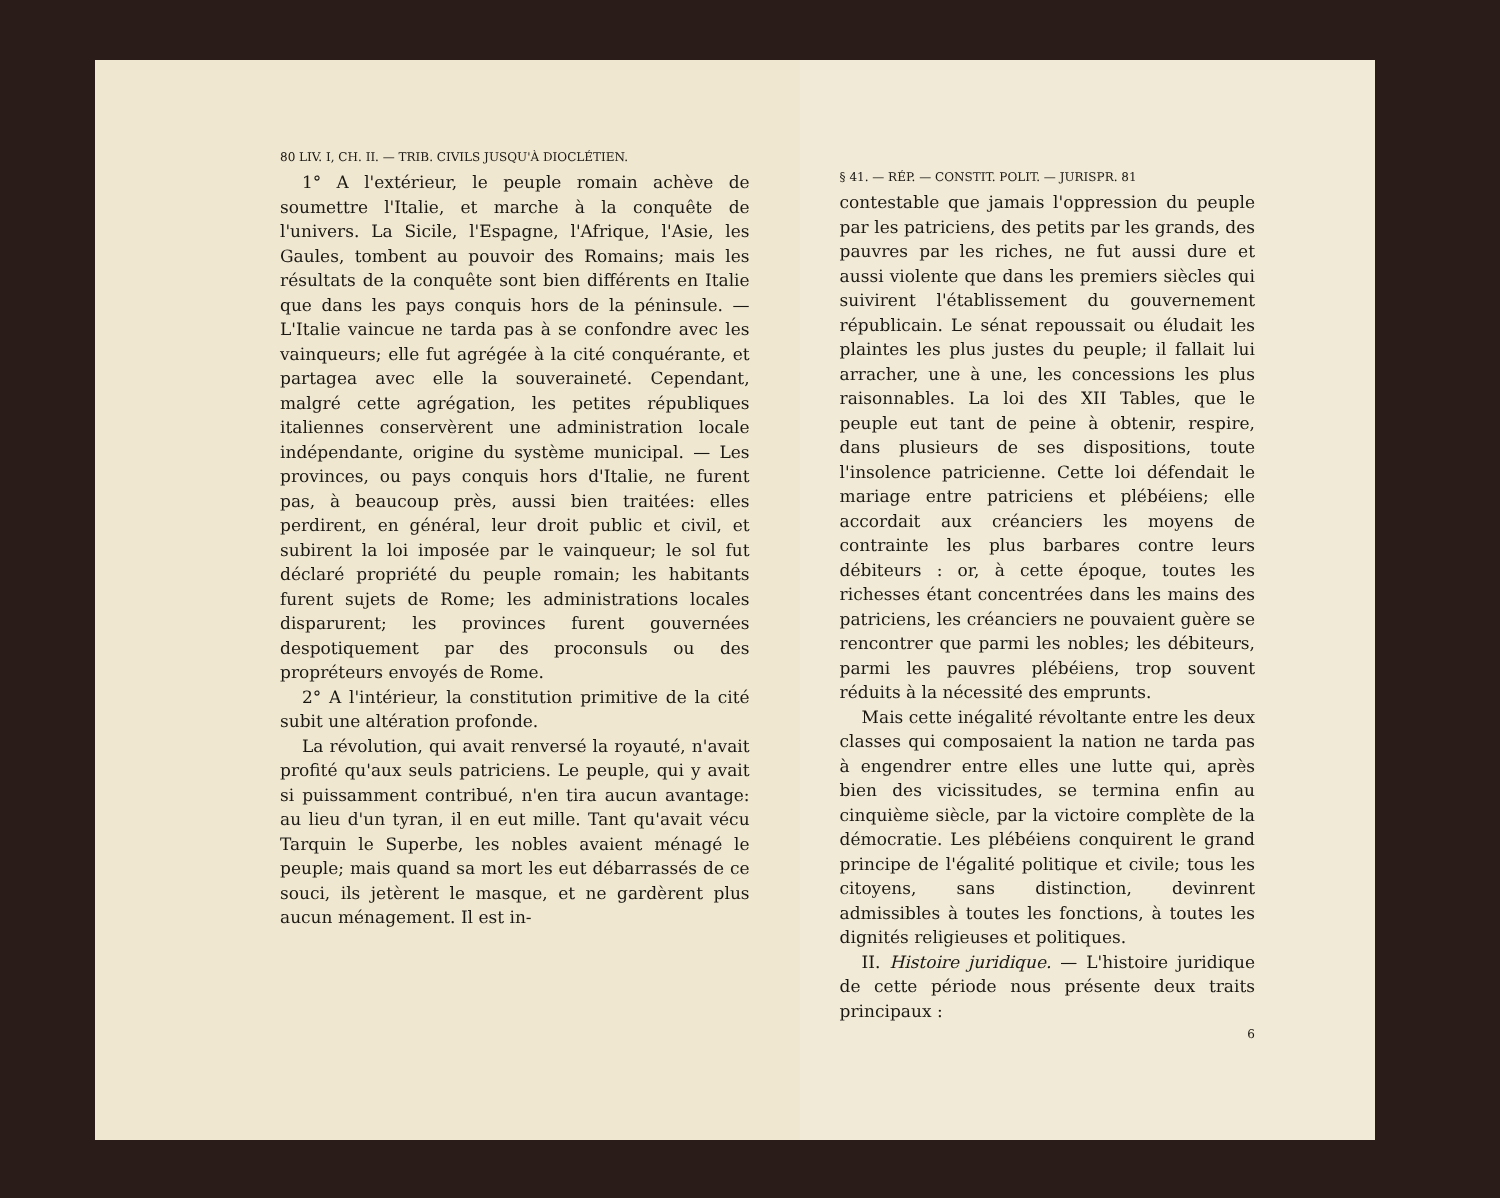80 LIV. I, CH. II. — TRIB. CIVILS JUSQU'À DIOCLÉTIEN.
1° A l'extérieur, le peuple romain achève de soumettre l'Italie, et marche à la conquête de l'univers. La Sicile, l'Espagne, l'Afrique, l'Asie, les Gaules, tombent au pouvoir des Romains; mais les résultats de la conquête sont bien différents en Italie que dans les pays conquis hors de la péninsule. — L'Italie vaincue ne tarda pas à se confondre avec les vainqueurs; elle fut agrégée à la cité conquérante, et partagea avec elle la souveraineté. Cependant, malgré cette agrégation, les petites républiques italiennes conservèrent une administration locale indépendante, origine du système municipal. — Les provinces, ou pays conquis hors d'Italie, ne furent pas, à beaucoup près, aussi bien traitées: elles perdirent, en général, leur droit public et civil, et subirent la loi imposée par le vainqueur; le sol fut déclaré propriété du peuple romain; les habitants furent sujets de Rome; les administrations locales disparurent; les provinces furent gouvernées despotiquement par des proconsuls ou des propréteurs envoyés de Rome.
2° A l'intérieur, la constitution primitive de la cité subit une altération profonde.
La révolution, qui avait renversé la royauté, n'avait profité qu'aux seuls patriciens. Le peuple, qui y avait si puissamment contribué, n'en tira aucun avantage: au lieu d'un tyran, il en eut mille. Tant qu'avait vécu Tarquin le Superbe, les nobles avaient ménagé le peuple; mais quand sa mort les eut débarrassés de ce souci, ils jetèrent le masque, et ne gardèrent plus aucun ménagement. Il est in-
§ 41. — RÉP. — CONSTIT. POLIT. — JURISPR. 81
contestable que jamais l'oppression du peuple par les patriciens, des petits par les grands, des pauvres par les riches, ne fut aussi dure et aussi violente que dans les premiers siècles qui suivirent l'établissement du gouvernement républicain. Le sénat repoussait ou éludait les plaintes les plus justes du peuple; il fallait lui arracher, une à une, les concessions les plus raisonnables. La loi des XII Tables, que le peuple eut tant de peine à obtenir, respire, dans plusieurs de ses dispositions, toute l'insolence patricienne. Cette loi défendait le mariage entre patriciens et plébéiens; elle accordait aux créanciers les moyens de contrainte les plus barbares contre leurs débiteurs : or, à cette époque, toutes les richesses étant concentrées dans les mains des patriciens, les créanciers ne pouvaient guère se rencontrer que parmi les nobles; les débiteurs, parmi les pauvres plébéiens, trop souvent réduits à la nécessité des emprunts.
Mais cette inégalité révoltante entre les deux classes qui composaient la nation ne tarda pas à engendrer entre elles une lutte qui, après bien des vicissitudes, se termina enfin au cinquième siècle, par la victoire complète de la démocratie. Les plébéiens conquirent le grand principe de l'égalité politique et civile; tous les citoyens, sans distinction, devinrent admissibles à toutes les fonctions, à toutes les dignités religieuses et politiques.
II. Histoire juridique. — L'histoire juridique de cette période nous présente deux traits principaux :
6